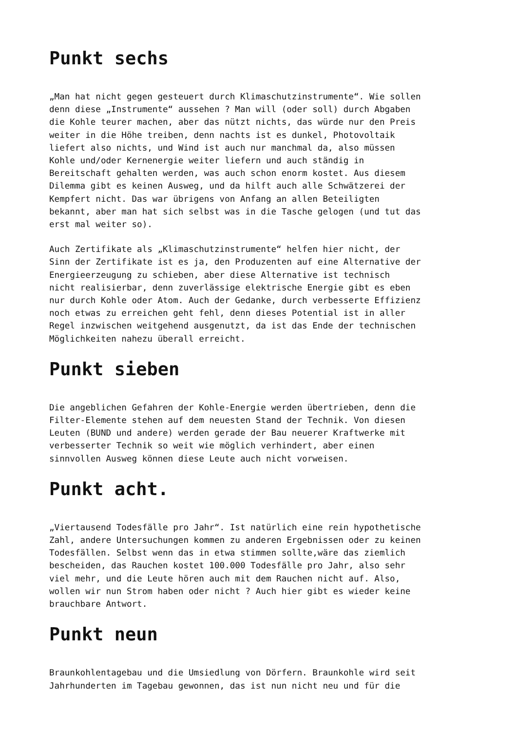Punkt sechs
„Man hat nicht gegen gesteuert durch Klimaschutzinstrumente“. Wie sollen denn diese „Instrumente“ aussehen ? Man will (oder soll) durch Abgaben die Kohle teurer machen, aber das nützt nichts, das würde nur den Preis weiter in die Höhe treiben, denn nachts ist es dunkel, Photovoltaik liefert also nichts, und Wind ist auch nur manchmal da, also müssen Kohle und/oder Kernenergie weiter liefern und auch ständig in Bereitschaft gehalten werden, was auch schon enorm kostet. Aus diesem Dilemma gibt es keinen Ausweg, und da hilft auch alle Schwätzerei der Kempfert nicht. Das war übrigens von Anfang an allen Beteiligten bekannt, aber man hat sich selbst was in die Tasche gelogen (und tut das erst mal weiter so).
Auch Zertifikate als „Klimaschutzinstrumente“ helfen hier nicht, der Sinn der Zertifikate ist es ja, den Produzenten auf eine Alternative der Energieerzeugung zu schieben, aber diese Alternative ist technisch nicht realisierbar, denn zuverlässige elektrische Energie gibt es eben nur durch Kohle oder Atom. Auch der Gedanke, durch verbesserte Effizienz noch etwas zu erreichen geht fehl, denn dieses Potential ist in aller Regel inzwischen weitgehend ausgenutzt, da ist das Ende der technischen Möglichkeiten nahezu überall erreicht.
Punkt sieben
Die angeblichen Gefahren der Kohle-Energie werden übertrieben, denn die Filter-Elemente stehen auf dem neuesten Stand der Technik. Von diesen Leuten (BUND und andere) werden gerade der Bau neuerer Kraftwerke mit verbesserter Technik so weit wie möglich verhindert, aber einen sinnvollen Ausweg können diese Leute auch nicht vorweisen.
Punkt acht.
„Viertausend Todesfälle pro Jahr“. Ist natürlich eine rein hypothetische Zahl, andere Untersuchungen kommen zu anderen Ergebnissen oder zu keinen Todesfällen. Selbst wenn das in etwa stimmen sollte,wäre das ziemlich bescheiden, das Rauchen kostet 100.000 Todesfälle pro Jahr, also sehr viel mehr, und die Leute hören auch mit dem Rauchen nicht auf. Also, wollen wir nun Strom haben oder nicht ? Auch hier gibt es wieder keine brauchbare Antwort.
Punkt neun
Braunkohlentagebau und die Umsiedlung von Dörfern. Braunkohle wird seit Jahrhunderten im Tagebau gewonnen, das ist nun nicht neu und für die